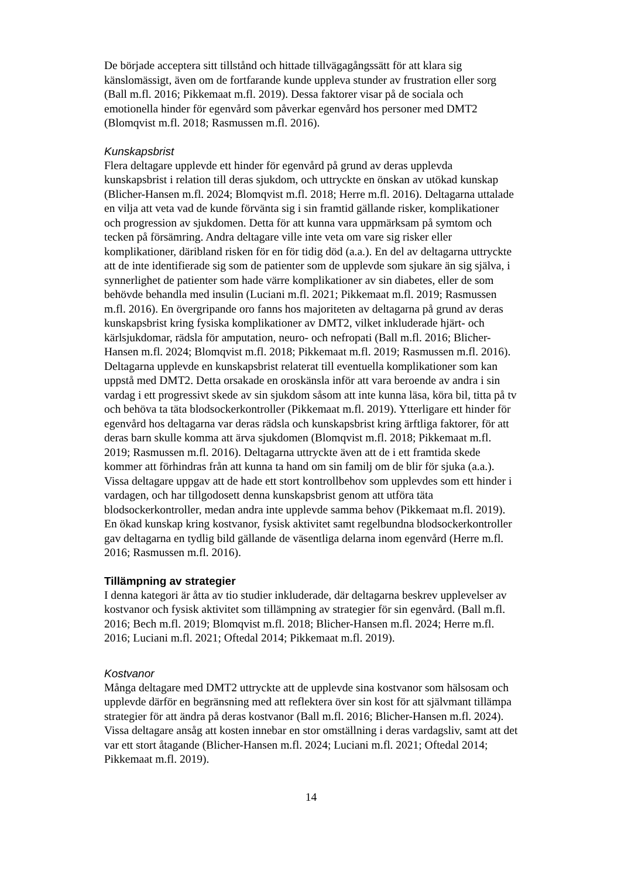De började acceptera sitt tillstånd och hittade tillvägagångssätt för att klara sig känslomässigt, även om de fortfarande kunde uppleva stunder av frustration eller sorg (Ball m.fl. 2016; Pikkemaat m.fl. 2019). Dessa faktorer visar på de sociala och emotionella hinder för egenvård som påverkar egenvård hos personer med DMT2 (Blomqvist m.fl. 2018; Rasmussen m.fl. 2016).
Kunskapsbrist
Flera deltagare upplevde ett hinder för egenvård på grund av deras upplevda kunskapsbrist i relation till deras sjukdom, och uttryckte en önskan av utökad kunskap (Blicher-Hansen m.fl. 2024; Blomqvist m.fl. 2018; Herre m.fl. 2016). Deltagarna uttalade en vilja att veta vad de kunde förvänta sig i sin framtid gällande risker, komplikationer och progression av sjukdomen. Detta för att kunna vara uppmärksam på symtom och tecken på försämring. Andra deltagare ville inte veta om vare sig risker eller komplikationer, däribland risken för en för tidig död (a.a.). En del av deltagarna uttryckte att de inte identifierade sig som de patienter som de upplevde som sjukare än sig själva, i synnerlighet de patienter som hade värre komplikationer av sin diabetes, eller de som behövde behandla med insulin (Luciani m.fl. 2021; Pikkemaat m.fl. 2019; Rasmussen m.fl. 2016). En övergripande oro fanns hos majoriteten av deltagarna på grund av deras kunskapsbrist kring fysiska komplikationer av DMT2, vilket inkluderade hjärt- och kärlsjukdomar, rädsla för amputation, neuro- och nefropati (Ball m.fl. 2016; Blicher-Hansen m.fl. 2024; Blomqvist m.fl. 2018; Pikkemaat m.fl. 2019; Rasmussen m.fl. 2016). Deltagarna upplevde en kunskapsbrist relaterat till eventuella komplikationer som kan uppstå med DMT2. Detta orsakade en oroskänsla inför att vara beroende av andra i sin vardag i ett progressivt skede av sin sjukdom såsom att inte kunna läsa, köra bil, titta på tv och behöva ta täta blodsockerkontroller (Pikkemaat m.fl. 2019). Ytterligare ett hinder för egenvård hos deltagarna var deras rädsla och kunskapsbrist kring ärftliga faktorer, för att deras barn skulle komma att ärva sjukdomen (Blomqvist m.fl. 2018; Pikkemaat m.fl. 2019; Rasmussen m.fl. 2016). Deltagarna uttryckte även att de i ett framtida skede kommer att förhindras från att kunna ta hand om sin familj om de blir för sjuka (a.a.). Vissa deltagare uppgav att de hade ett stort kontrollbehov som upplevdes som ett hinder i vardagen, och har tillgodosett denna kunskapsbrist genom att utföra täta blodsockerkontroller, medan andra inte upplevde samma behov (Pikkemaat m.fl. 2019). En ökad kunskap kring kostvanor, fysisk aktivitet samt regelbundna blodsockerkontroller gav deltagarna en tydlig bild gällande de väsentliga delarna inom egenvård (Herre m.fl. 2016; Rasmussen m.fl. 2016).
Tillämpning av strategier
I denna kategori är åtta av tio studier inkluderade, där deltagarna beskrev upplevelser av kostvanor och fysisk aktivitet som tillämpning av strategier för sin egenvård. (Ball m.fl. 2016; Bech m.fl. 2019; Blomqvist m.fl. 2018; Blicher-Hansen m.fl. 2024; Herre m.fl. 2016; Luciani m.fl. 2021; Oftedal 2014; Pikkemaat m.fl. 2019).
Kostvanor
Många deltagare med DMT2 uttryckte att de upplevde sina kostvanor som hälsosam och upplevde därför en begränsning med att reflektera över sin kost för att självmant tillämpa strategier för att ändra på deras kostvanor (Ball m.fl. 2016; Blicher-Hansen m.fl. 2024). Vissa deltagare ansåg att kosten innebar en stor omställning i deras vardagsliv, samt att det var ett stort åtagande (Blicher-Hansen m.fl. 2024; Luciani m.fl. 2021; Oftedal 2014; Pikkemaat m.fl. 2019).
14